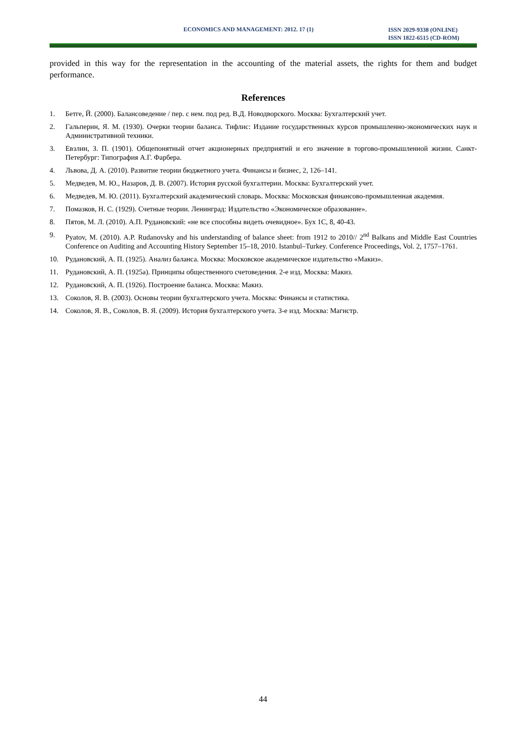ECONOMICS AND MANAGEMENT: 2012. 17 (1) ISSN 2029-9338 (ONLINE)
ISSN 1822-6515 (CD-ROM)
provided in this way for the representation in the accounting of the material assets, the rights for them and budget performance.
References
1. Бетге, Й. (2000). Балансоведение / пер. с нем. под ред. В.Д. Новодворского. Москва: Бухгалтерский учет.
2. Гальперин, Я. М. (1930). Очерки теории баланса. Тифлис: Издание государственных курсов промышленно-экономических наук и Административной техники.
3. Евзлин, З. П. (1901). Общепонятный отчет акционерных предприятий и его значение в торгово-промышленной жизни. Санкт-Петербург: Типография А.Г. Фарбера.
4. Львова, Д. А. (2010). Развитие теории бюджетного учета. Финансы и бизнес, 2, 126–141.
5. Медведев, М. Ю., Назаров, Д. В. (2007). История русской бухгалтерии. Москва: Бухгалтерский учет.
6. Медведев, М. Ю. (2011). Бухгалтерский академический словарь. Москва: Московская финансово-промышленная академия.
7. Помазков, Н. С. (1929). Счетные теории. Ленинград: Издательство «Экономическое образование».
8. Пятов, М. Л. (2010). А.П. Рудановский: «не все способны видеть очевидное». Бух 1С, 8, 40-43.
9. Pyatov, M. (2010). A.P. Rudanovsky and his understanding of balance sheet: from 1912 to 2010// 2<sup>nd</sup> Balkans and Middle East Countries Conference on Auditing and Accounting History September 15–18, 2010. Istanbul–Turkey. Conference Proceedings, Vol. 2, 1757–1761.
10. Рудановский, А. П. (1925). Анализ баланса. Москва: Московское академическое издательство «Макиз».
11. Рудановский, А. П. (1925a). Принципы общественного счетоведения. 2-е изд. Москва: Макиз.
12. Рудановский, А. П. (1926). Построение баланса. Москва: Макиз.
13. Соколов, Я. В. (2003). Основы теории бухгалтерского учета. Москва: Финансы и статистика.
14. Соколов, Я. В., Соколов, В. Я. (2009). История бухгалтерского учета. 3-е изд. Москва: Магистр.
44